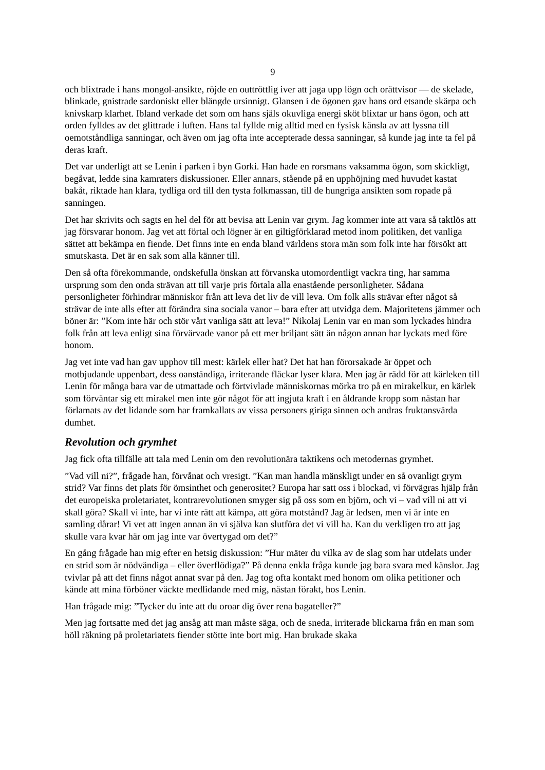9
och blixtrade i hans mongol-ansikte, röjde en outtröttlig iver att jaga upp lögn och orättvisor — de skelade, blinkade, gnistrade sardoniskt eller blängde ursinnigt. Glansen i de ögonen gav hans ord etsande skärpa och knivskarp klarhet. Ibland verkade det som om hans själs okuvliga energi sköt blixtar ur hans ögon, och att orden fylldes av det glittrade i luften. Hans tal fyllde mig alltid med en fysisk känsla av att lyssna till oemotståndliga sanningar, och även om jag ofta inte accepterade dessa sanningar, så kunde jag inte ta fel på deras kraft.
Det var underligt att se Lenin i parken i byn Gorki. Han hade en rorsmans vaksamma ögon, som skickligt, begåvat, ledde sina kamraters diskussioner. Eller annars, stående på en upphöjning med huvudet kastat bakåt, riktade han klara, tydliga ord till den tysta folkmassan, till de hungriga ansikten som ropade på sanningen.
Det har skrivits och sagts en hel del för att bevisa att Lenin var grym. Jag kommer inte att vara så taktlös att jag försvarar honom. Jag vet att förtal och lögner är en giltigförklarad metod inom politiken, det vanliga sättet att bekämpa en fiende. Det finns inte en enda bland världens stora män som folk inte har försökt att smutskasta. Det är en sak som alla känner till.
Den så ofta förekommande, ondskefulla önskan att förvanska utomordentligt vackra ting, har samma ursprung som den onda strävan att till varje pris förtala alla enastående personligheter. Sådana personligheter förhindrar människor från att leva det liv de vill leva. Om folk alls strävar efter något så strävar de inte alls efter att förändra sina sociala vanor – bara efter att utvidga dem. Majoritetens jämmer och böner är: ”Kom inte här och stör vårt vanliga sätt att leva!” Nikolaj Lenin var en man som lyckades hindra folk från att leva enligt sina förvärvade vanor på ett mer briljant sätt än någon annan har lyckats med före honom.
Jag vet inte vad han gav upphov till mest: kärlek eller hat? Det hat han förorsakade är öppet och motbjudande uppenbart, dess oanständiga, irriterande fläckar lyser klara. Men jag är rädd för att kärleken till Lenin för många bara var de utmattade och förtvivlade människornas mörka tro på en mirakelkur, en kärlek som förväntar sig ett mirakel men inte gör något för att ingjuta kraft i en åldrande kropp som nästan har förlamats av det lidande som har framkallats av vissa personers giriga sinnen och andras fruktansvärda dumhet.
Revolution och grymhet
Jag fick ofta tillfälle att tala med Lenin om den revolutionära taktikens och metodernas grymhet.
”Vad vill ni?”, frågade han, förvånat och vresigt. ”Kan man handla mänskligt under en så ovanligt grym strid? Var finns det plats för ömsinthet och generositet? Europa har satt oss i blockad, vi förvägras hjälp från det europeiska proletariatet, kontrarevolutionen smyger sig på oss som en björn, och vi – vad vill ni att vi skall göra? Skall vi inte, har vi inte rätt att kämpa, att göra motstånd? Jag är ledsen, men vi är inte en samling dårar! Vi vet att ingen annan än vi själva kan slutföra det vi vill ha. Kan du verkligen tro att jag skulle vara kvar här om jag inte var övertygad om det?”
En gång frågade han mig efter en hetsig diskussion: ”Hur mäter du vilka av de slag som har utdelats under en strid som är nödvändiga – eller överflödiga?” På denna enkla fråga kunde jag bara svara med känslor. Jag tvivlar på att det finns något annat svar på den. Jag tog ofta kontakt med honom om olika petitioner och kände att mina förböner väckte medlidande med mig, nästan förakt, hos Lenin.
Han frågade mig: ”Tycker du inte att du oroar dig över rena bagateller?”
Men jag fortsatte med det jag ansåg att man måste säga, och de sneda, irriterade blickarna från en man som höll räkning på proletariatets fiender stötte inte bort mig. Han brukade skaka